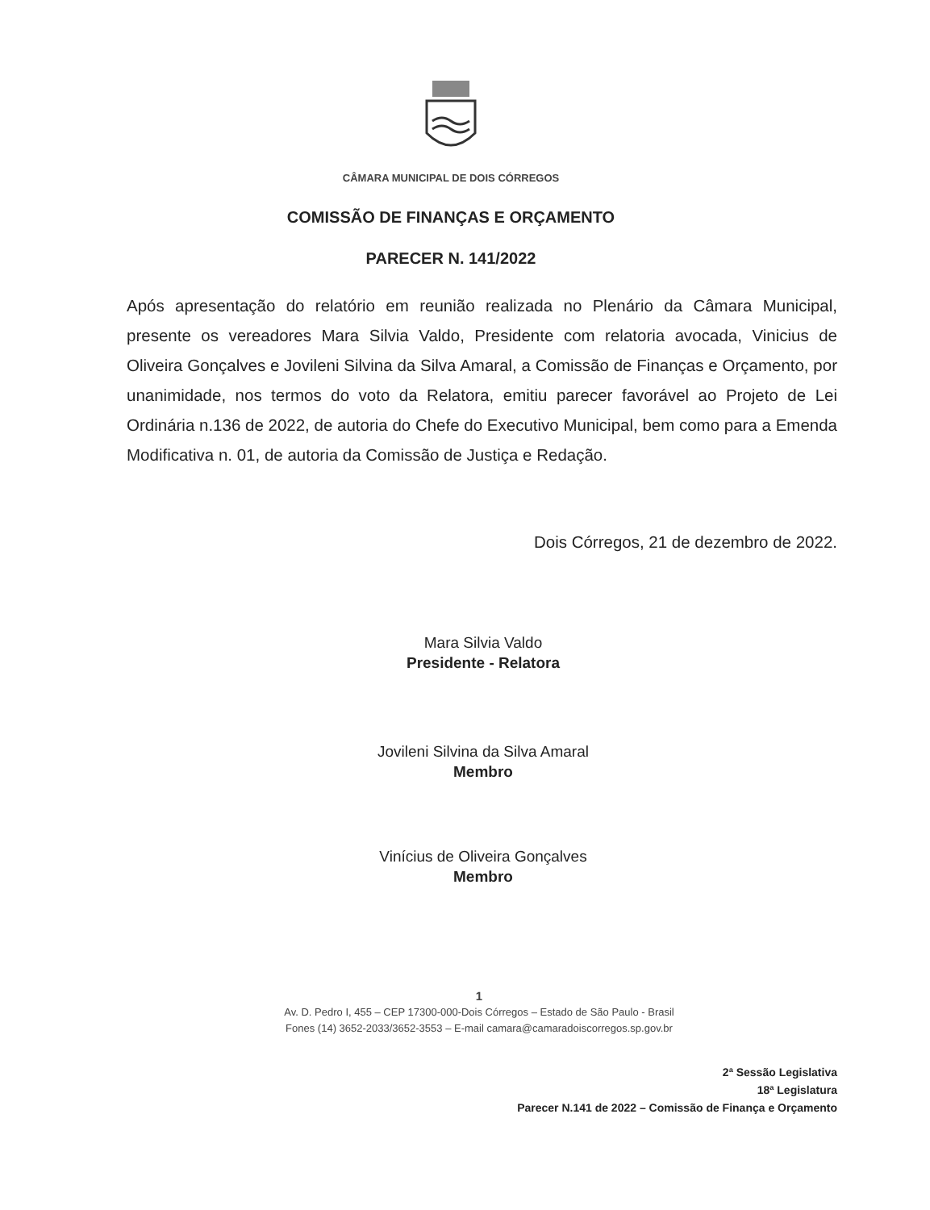CÂMARA MUNICIPAL DE DOIS CÓRREGOS
COMISSÃO DE FINANÇAS E ORÇAMENTO
PARECER N. 141/2022
Após apresentação do relatório em reunião realizada no Plenário da Câmara Municipal, presente os vereadores Mara Silvia Valdo, Presidente com relatoria avocada, Vinicius de Oliveira Gonçalves e Jovileni Silvina da Silva Amaral, a Comissão de Finanças e Orçamento, por unanimidade, nos termos do voto da Relatora, emitiu parecer favorável ao Projeto de Lei Ordinária n.136 de 2022, de autoria do Chefe do Executivo Municipal, bem como para a Emenda Modificativa n. 01, de autoria da Comissão de Justiça e Redação.
Dois Córregos, 21 de dezembro de 2022.
Mara Silvia Valdo
Presidente - Relatora
Jovileni Silvina da Silva Amaral
Membro
Vinícius de Oliveira Gonçalves
Membro
1
Av. D. Pedro I, 455 – CEP 17300-000-Dois Córregos – Estado de São Paulo - Brasil
Fones (14) 3652-2033/3652-3553 – E-mail camara@camaradoiscorregos.sp.gov.br
2ª Sessão Legislativa
18ª Legislatura
Parecer N.141 de 2022 – Comissão de Finança e Orçamento